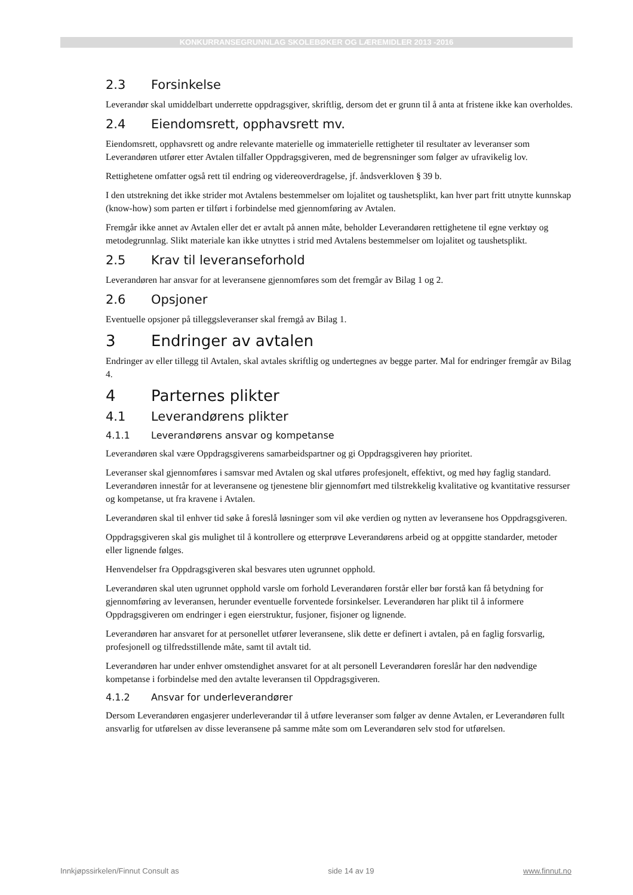KONKURRANSEGRUNNLAG SKOLEBØKER OG LÆREMIDLER 2013 -2016
2.3 Forsinkelse
Leverandør skal umiddelbart underrette oppdragsgiver, skriftlig, dersom det er grunn til å anta at fristene ikke kan overholdes.
2.4 Eiendomsrett, opphavsrett mv.
Eiendomsrett, opphavsrett og andre relevante materielle og immaterielle rettigheter til resultater av leveranser som Leverandøren utfører etter Avtalen tilfaller Oppdragsgiveren, med de begrensninger som følger av ufravikelig lov.
Rettighetene omfatter også rett til endring og videreoverdragelse, jf. åndsverkloven § 39 b.
I den utstrekning det ikke strider mot Avtalens bestemmelser om lojalitet og taushetsplikt, kan hver part fritt utnytte kunnskap (know-how) som parten er tilført i forbindelse med gjennomføring av Avtalen.
Fremgår ikke annet av Avtalen eller det er avtalt på annen måte, beholder Leverandøren rettighetene til egne verktøy og metodegrunnlag. Slikt materiale kan ikke utnyttes i strid med Avtalens bestemmelser om lojalitet og taushetsplikt.
2.5 Krav til leveranseforhold
Leverandøren har ansvar for at leveransene gjennomføres som det fremgår av Bilag 1 og 2.
2.6 Opsjoner
Eventuelle opsjoner på tilleggsleveranser skal fremgå av Bilag 1.
3 Endringer av avtalen
Endringer av eller tillegg til Avtalen, skal avtales skriftlig og undertegnes av begge parter. Mal for endringer fremgår av Bilag 4.
4 Parternes plikter
4.1 Leverandørens plikter
4.1.1 Leverandørens ansvar og kompetanse
Leverandøren skal være Oppdragsgiverens samarbeidspartner og gi Oppdragsgiveren høy prioritet.
Leveranser skal gjennomføres i samsvar med Avtalen og skal utføres profesjonelt, effektivt, og med høy faglig standard. Leverandøren innestår for at leveransene og tjenestene blir gjennomført med tilstrekkelig kvalitative og kvantitative ressurser og kompetanse, ut fra kravene i Avtalen.
Leverandøren skal til enhver tid søke å foreslå løsninger som vil øke verdien og nytten av leveransene hos Oppdragsgiveren.
Oppdragsgiveren skal gis mulighet til å kontrollere og etterprøve Leverandørens arbeid og at oppgitte standarder, metoder eller lignende følges.
Henvendelser fra Oppdragsgiveren skal besvares uten ugrunnet opphold.
Leverandøren skal uten ugrunnet opphold varsle om forhold Leverandøren forstår eller bør forstå kan få betydning for gjennomføring av leveransen, herunder eventuelle forventede forsinkelser. Leverandøren har plikt til å informere Oppdragsgiveren om endringer i egen eierstruktur, fusjoner, fisjoner og lignende.
Leverandøren har ansvaret for at personellet utfører leveransene, slik dette er definert i avtalen, på en faglig forsvarlig, profesjonell og tilfredsstillende måte, samt til avtalt tid.
Leverandøren har under enhver omstendighet ansvaret for at alt personell Leverandøren foreslår har den nødvendige kompetanse i forbindelse med den avtalte leveransen til Oppdragsgiveren.
4.1.2 Ansvar for underleverandører
Dersom Leverandøren engasjerer underleverandør til å utføre leveranser som følger av denne Avtalen, er Leverandøren fullt ansvarlig for utførelsen av disse leveransene på samme måte som om Leverandøren selv stod for utførelsen.
Innkjøpssirkelen/Finnut Consult as side 14 av 19 www.finnut.no